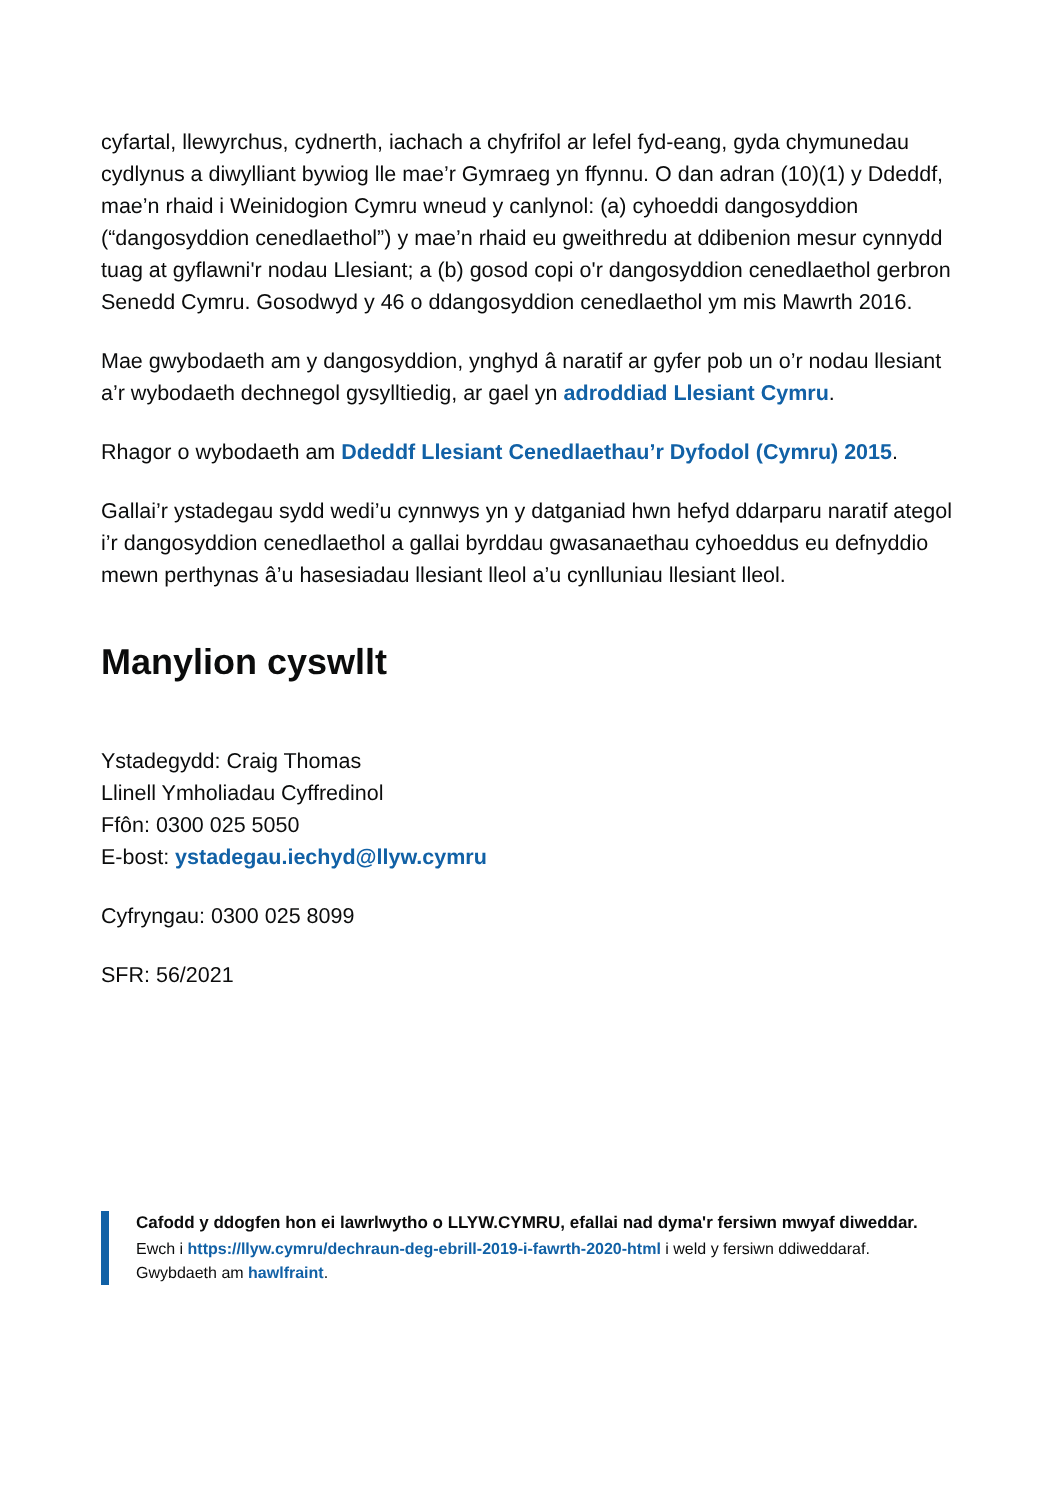cyfartal, llewyrchus, cydnerth, iachach a chyfrifol ar lefel fyd-eang, gyda chymunedau cydlynus a diwylliant bywiog lle mae’r Gymraeg yn ffynnu. O dan adran (10)(1) y Ddeddf, mae’n rhaid i Weinidogion Cymru wneud y canlynol: (a) cyhoeddi dangosyddion (“dangosyddion cenedlaethol”) y mae’n rhaid eu gweithredu at ddibenion mesur cynnydd tuag at gyflawni'r nodau Llesiant; a (b) gosod copi o'r dangosyddion cenedlaethol gerbron Senedd Cymru. Gosodwyd y 46 o ddangosyddion cenedlaethol ym mis Mawrth 2016.
Mae gwybodaeth am y dangosyddion, ynghyd â naratif ar gyfer pob un o’r nodau llesiant a’r wybodaeth dechnegol gysylltiedig, ar gael yn adroddiad Llesiant Cymru.
Rhagor o wybodaeth am Ddeddf Llesiant Cenedlaethau’r Dyfodol (Cymru) 2015.
Gallai’r ystadegau sydd wedi’u cynnwys yn y datganiad hwn hefyd ddarparu naratif ategol i’r dangosyddion cenedlaethol a gallai byrddau gwasanaethau cyhoeddus eu defnyddio mewn perthynas â’u hasesiadau llesiant lleol a’u cynlluniau llesiant lleol.
Manylion cyswllt
Ystadegydd: Craig Thomas
Llinell Ymholiadau Cyffredinol
Ffôn: 0300 025 5050
E-bost: ystadegau.iechyd@llyw.cymru
Cyfryngau: 0300 025 8099
SFR: 56/2021
Cafodd y ddogfen hon ei lawrlwytho o LLYW.CYMRU, efallai nad dyma'r fersiwn mwyaf diweddar.
Ewch i https://llyw.cymru/dechraun-deg-ebrill-2019-i-fawrth-2020-html i weld y fersiwn ddiweddaraf.
Gwybdaeth am hawlfraint.